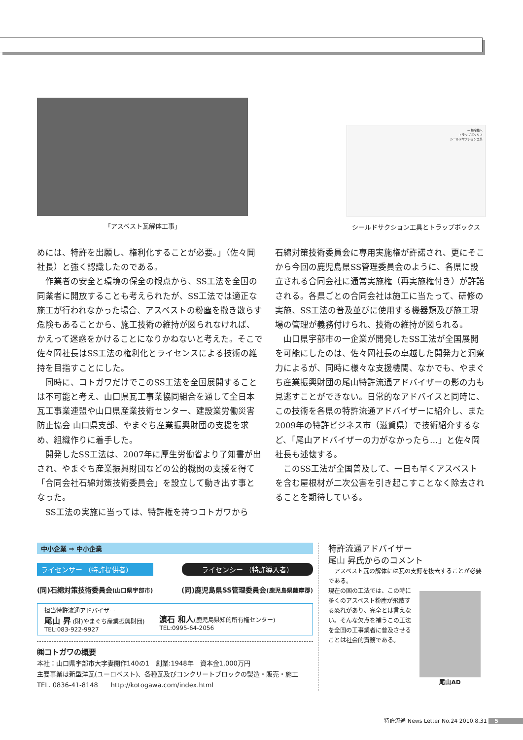「アスベスト瓦解体工事」
→ 掃除機へ
トラップボックス
シールドサクションエ具
シールドサクション工具とトラップボックス
めには、特許を出願し、権利化することが必要。」（佐々岡社長）と強く認識したのである。
作業者の安全と環境の保全の観点から、SS工法を全国の同業者に開放することも考えられたが、SS工法では適正な施工が行われなかった場合、アスベストの粉塵を撒き散らす危険もあることから、施工技術の維持が図られなければ、かえって迷惑をかけることになりかねないと考えた。そこで佐々岡社長はSS工法の権利化とライセンスによる技術の維持を目指すことにした。
同時に、コトガワだけでこのSS工法を全国展開することは不可能と考え、山口県瓦工事業協同組合を通して全日本瓦工事業連盟や山口県産業技術センター、建設業労働災害防止協会 山口県支部、やまぐち産業振興財団の支援を求め、組織作りに着手した。
開発したSS工法は、2007年に厚生労働省より了知書が出され、やまぐち産業振興財団などの公的機関の支援を得て「合同会社石綿対策技術委員会」を設立して動き出す事となった。
SS工法の実施に当っては、特許権を持つコトガワから
石綿対策技術委員会に専用実施権が許諾され、更にそこから今回の鹿児島県SS管理委員会のように、各県に設立される合同会社に通常実施権（再実施権付き）が許諾される。各県ごとの合同会社は施工に当たって、研修の実施、SS工法の普及並びに使用する機器類及び施工現場の管理が義務付けられ、技術の維持が図られる。
山口県宇部市の一企業が開発したSS工法が全国展開を可能にしたのは、佐々岡社長の卓越した開発力と洞察力によるが、同時に様々な支援機関、なかでも、やまぐち産業振興財団の尾山特許流通アドバイザーの影の力も見逃すことができない。日常的なアドバイスと同時に、この技術を各県の特許流通アドバイザーに紹介し、また2009年の特許ビジネス市（滋賀県）で技術紹介するなど、「尾山アドバイザーの力がなかったら…」と佐々岡社長も述懐する。
このSS工法が全国普及して、一日も早くアスベストを含む屋根材が二次公害を引き起こすことなく除去されることを期待している。
中小企業 ⇒ 中小企業
ライセンサー （特許提供者） ライセンシー （特許導入者）
(同)石綿対策技術委員会(山口県宇部市) (同)鹿児島県SS管理委員会(鹿児島県薩摩郡)
担当特許流通アドバイザー
尾山 昇 (財)やまぐち産業振興財団)
TEL:083-922-9927
濵石 和人(鹿児島県知的所有権センター)
TEL:0995-64-2056
㈱コトガワの概要
本社：山口県宇部市大字妻開作140の1　創業:1948年　資本金1,000万円
主要事業は新型洋瓦(ユーロベスト)、各種瓦及びコンクリートブロックの製造・販売・施工
TEL. 0836-41-8148　　http://kotogawa.com/index.html
特許流通アドバイザー
尾山 昇氏からのコメント
アスベスト瓦の解体には瓦の支釘を抜去することが必要である。
現在の国の工法では、この時に多くのアスベスト粉塵が飛散する恐れがあり、完全とは言えない。そんな欠点を補うこの工法を全国の工事業者に普及させることは社会的責務である。
尾山AD
特許流通 News Letter No.24 2010.8.31 5